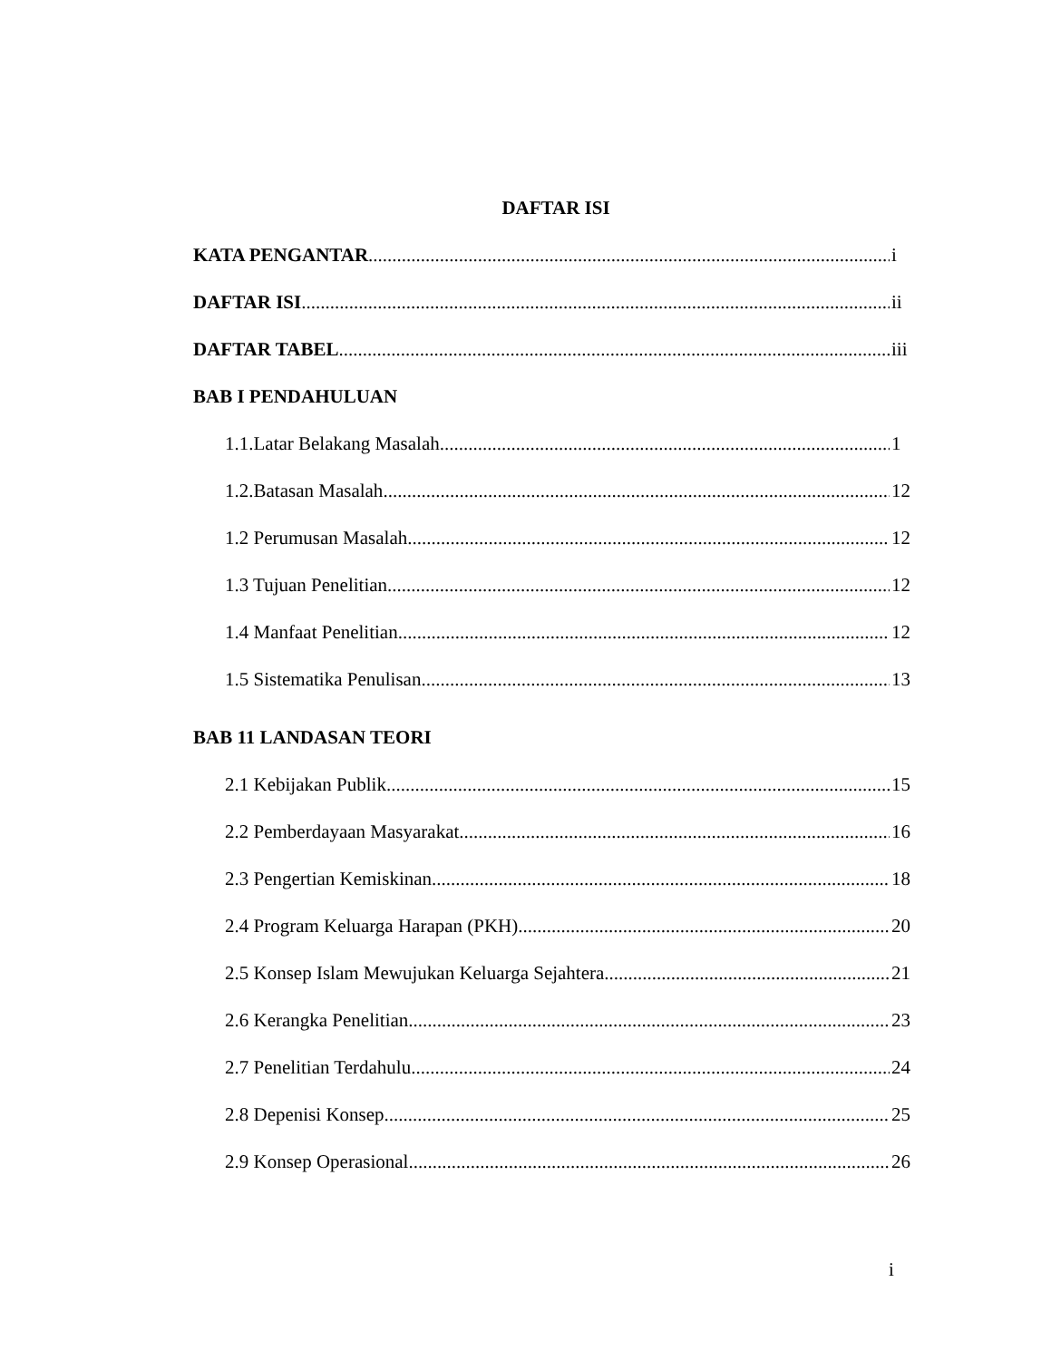DAFTAR ISI
KATA PENGANTAR i
DAFTAR ISI ii
DAFTAR TABEL iii
BAB I PENDAHULUAN
1.1.Latar Belakang Masalah 1
1.2.Batasan Masalah 12
1.2 Perumusan Masalah 12
1.3 Tujuan Penelitian 12
1.4 Manfaat Penelitian 12
1.5 Sistematika Penulisan 13
BAB 11 LANDASAN TEORI
2.1 Kebijakan Publik 15
2.2 Pemberdayaan Masyarakat 16
2.3 Pengertian Kemiskinan 18
2.4 Program Keluarga Harapan (PKH) 20
2.5 Konsep Islam Mewujukan Keluarga Sejahtera 21
2.6 Kerangka Penelitian 23
2.7 Penelitian Terdahulu 24
2.8 Depenisi Konsep 25
2.9 Konsep Operasional 26
i